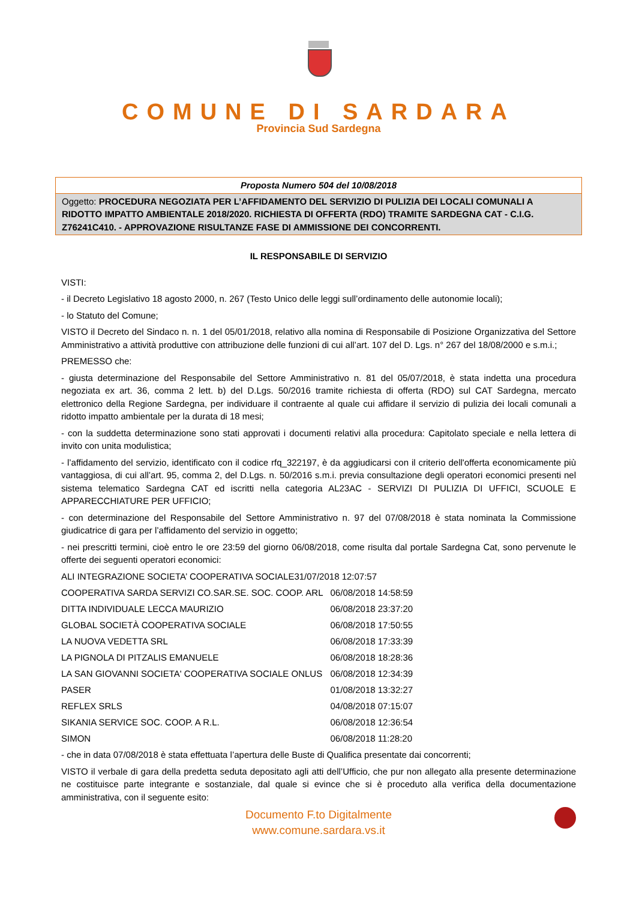COMUNE DI SARDARA
Provincia Sud Sardegna
Proposta Numero 504 del 10/08/2018
Oggetto: PROCEDURA NEGOZIATA PER L’AFFIDAMENTO DEL SERVIZIO DI PULIZIA DEI LOCALI COMUNALI A RIDOTTO IMPATTO AMBIENTALE 2018/2020. RICHIESTA DI OFFERTA (RDO) TRAMITE SARDEGNA CAT - C.I.G. Z76241C410. - APPROVAZIONE RISULTANZE FASE DI AMMISSIONE DEI CONCORRENTI.
IL RESPONSABILE DI SERVIZIO
VISTI:
- il Decreto Legislativo 18 agosto 2000, n. 267 (Testo Unico delle leggi sull’ordinamento delle autonomie locali);
- lo Statuto del Comune;
VISTO il Decreto del Sindaco n. n. 1 del 05/01/2018, relativo alla nomina di Responsabile di Posizione Organizzativa del Settore Amministrativo a attività produttive con attribuzione delle funzioni di cui all’art. 107 del D. Lgs. n° 267 del 18/08/2000 e s.m.i.;
PREMESSO che:
- giusta determinazione del Responsabile del Settore Amministrativo n. 81 del 05/07/2018, è stata indetta una procedura negoziata ex art. 36, comma 2 lett. b) del D.Lgs. 50/2016 tramite richiesta di offerta (RDO) sul CAT Sardegna, mercato elettronico della Regione Sardegna, per individuare il contraente al quale cui affidare il servizio di pulizia dei locali comunali a ridotto impatto ambientale per la durata di 18 mesi;
- con la suddetta determinazione sono stati approvati i documenti relativi alla procedura: Capitolato speciale e nella lettera di invito con unita modulistica;
- l’affidamento del servizio, identificato con il codice rfq_322197, è da aggiudicarsi con il criterio dell'offerta economicamente più vantaggiosa, di cui all’art. 95, comma 2, del D.Lgs. n. 50/2016 s.m.i. previa consultazione degli operatori economici presenti nel sistema telematico Sardegna CAT ed iscritti nella categoria AL23AC - SERVIZI DI PULIZIA DI UFFICI, SCUOLE E APPARECCHIATURE PER UFFICIO;
- con determinazione del Responsabile del Settore Amministrativo n. 97 del 07/08/2018 è stata nominata la Commissione giudicatrice di gara per l’affidamento del servizio in oggetto;
- nei prescritti termini, cioè entro le ore 23:59 del giorno 06/08/2018, come risulta dal portale Sardegna Cat, sono pervenute le offerte dei seguenti operatori economici:
ALI INTEGRAZIONE SOCIETA’ COOPERATIVA SOCIALE31/07/2018 12:07:57
| COOPERATIVA SARDA SERVIZI CO.SAR.SE. SOC. COOP. ARL | 06/08/2018 14:58:59 |
| DITTA INDIVIDUALE LECCA MAURIZIO | 06/08/2018 23:37:20 |
| GLOBAL SOCIETÀ COOPERATIVA SOCIALE | 06/08/2018 17:50:55 |
| LA NUOVA VEDETTA SRL | 06/08/2018 17:33:39 |
| LA PIGNOLA DI PITZALIS EMANUELE | 06/08/2018 18:28:36 |
| LA SAN GIOVANNI SOCIETA' COOPERATIVA SOCIALE ONLUS | 06/08/2018 12:34:39 |
| PASER | 01/08/2018 13:32:27 |
| REFLEX SRLS | 04/08/2018 07:15:07 |
| SIKANIA SERVICE SOC. COOP. A R.L. | 06/08/2018 12:36:54 |
| SIMON | 06/08/2018 11:28:20 |
- che in data 07/08/2018 è stata effettuata l’apertura delle Buste di Qualifica presentate dai concorrenti;
VISTO il verbale di gara della predetta seduta depositato agli atti dell’Ufficio, che pur non allegato alla presente determinazione ne costituisce parte integrante e sostanziale, dal quale si evince che si è proceduto alla verifica della documentazione amministrativa, con il seguente esito:
Documento F.to Digitalmente
www.comune.sardara.vs.it